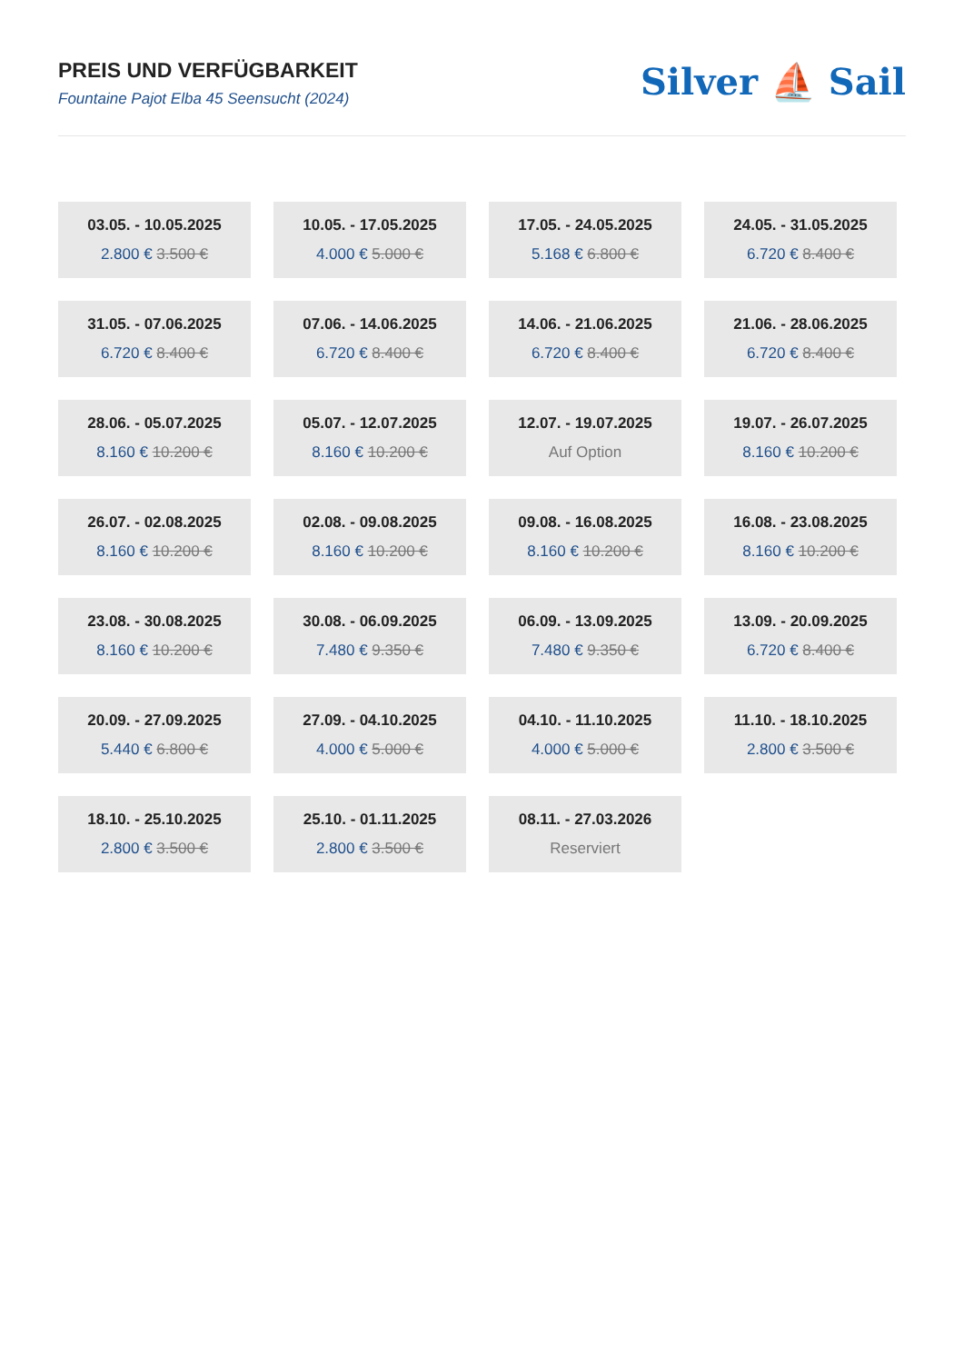PREIS UND VERFÜGBARKEIT
Fountaine Pajot Elba 45 Seensucht (2024)
Silver ⛵ Sail
03.05. - 10.05.2025
2.800 € 3.500 €
10.05. - 17.05.2025
4.000 € 5.000 €
17.05. - 24.05.2025
5.168 € 6.800 €
24.05. - 31.05.2025
6.720 € 8.400 €
31.05. - 07.06.2025
6.720 € 8.400 €
07.06. - 14.06.2025
6.720 € 8.400 €
14.06. - 21.06.2025
6.720 € 8.400 €
21.06. - 28.06.2025
6.720 € 8.400 €
28.06. - 05.07.2025
8.160 € 10.200 €
05.07. - 12.07.2025
8.160 € 10.200 €
12.07. - 19.07.2025
Auf Option
19.07. - 26.07.2025
8.160 € 10.200 €
26.07. - 02.08.2025
8.160 € 10.200 €
02.08. - 09.08.2025
8.160 € 10.200 €
09.08. - 16.08.2025
8.160 € 10.200 €
16.08. - 23.08.2025
8.160 € 10.200 €
23.08. - 30.08.2025
8.160 € 10.200 €
30.08. - 06.09.2025
7.480 € 9.350 €
06.09. - 13.09.2025
7.480 € 9.350 €
13.09. - 20.09.2025
6.720 € 8.400 €
20.09. - 27.09.2025
5.440 € 6.800 €
27.09. - 04.10.2025
4.000 € 5.000 €
04.10. - 11.10.2025
4.000 € 5.000 €
11.10. - 18.10.2025
2.800 € 3.500 €
18.10. - 25.10.2025
2.800 € 3.500 €
25.10. - 01.11.2025
2.800 € 3.500 €
08.11. - 27.03.2026
Reserviert